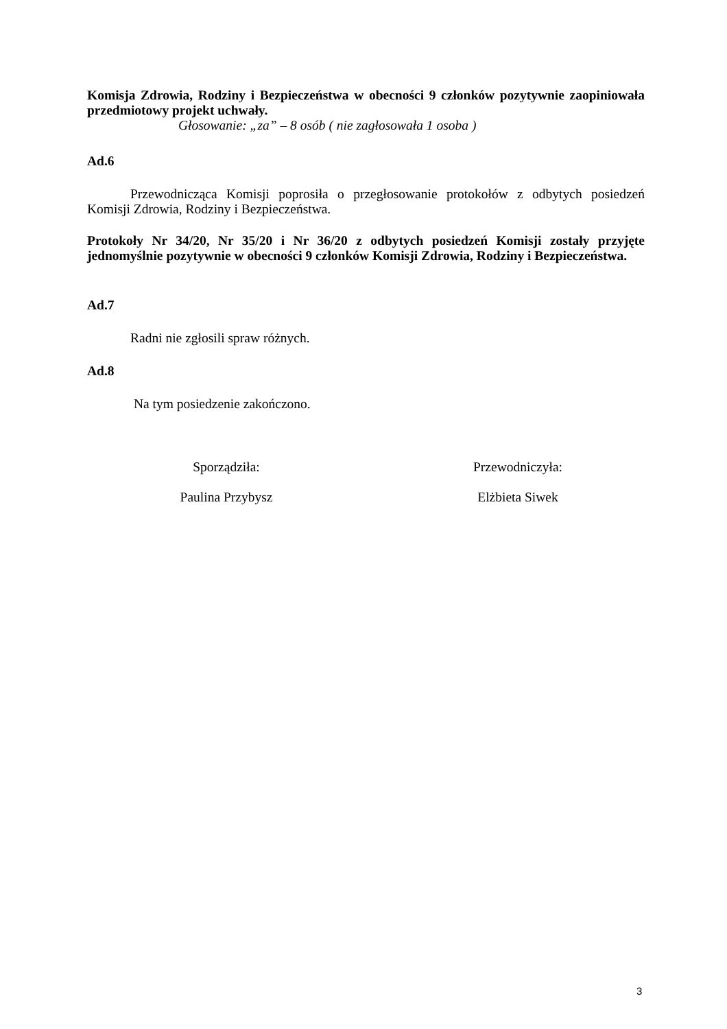Komisja Zdrowia, Rodziny i Bezpieczeństwa w obecności 9 członków pozytywnie zaopiniowała przedmiotowy projekt uchwały.
Głosowanie: „za” – 8 osób ( nie zagłosowała 1 osoba )
Ad.6
Przewodnicząca Komisji poprosiła o przegłosowanie protokołów z odbytych posiedzeń Komisji Zdrowia, Rodziny i Bezpieczeństwa.
Protokoły Nr 34/20, Nr 35/20 i Nr 36/20 z odbytych posiedzeń Komisji zostały przyjęte jednomyślnie pozytywnie w obecności 9 członków Komisji Zdrowia, Rodziny i Bezpieczeństwa.
Ad.7
Radni nie zgłosili spraw różnych.
Ad.8
Na tym posiedzenie zakończono.
Sporządziła:
Paulina Przybysz
Przewodniczyła:
Elżbieta Siwek
3